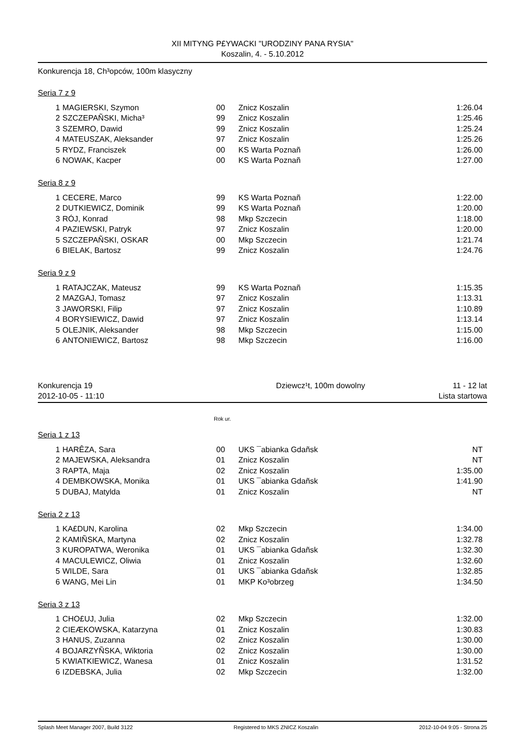XII MITYNG P£YWACKI "URODZINY PANA RYSIA"
Koszalin, 4. - 5.10.2012
Konkurencja 18, Ch³opców, 100m klasyczny
Seria 7 z 9
| 1 | MAGIERSKI, Szymon | 00 | Znicz Koszalin | 1:26.04 |
| 2 | SZCZEPAÑSKI, Micha³ | 99 | Znicz Koszalin | 1:25.46 |
| 3 | SZEMRO, Dawid | 99 | Znicz Koszalin | 1:25.24 |
| 4 | MATEUSZAK, Aleksander | 97 | Znicz Koszalin | 1:25.26 |
| 5 | RYDZ, Franciszek | 00 | KS Warta Poznañ | 1:26.00 |
| 6 | NOWAK, Kacper | 00 | KS Warta Poznañ | 1:27.00 |
Seria 8 z 9
| 1 | CECERE, Marco | 99 | KS Warta Poznañ | 1:22.00 |
| 2 | DUTKIEWICZ, Dominik | 99 | KS Warta Poznañ | 1:20.00 |
| 3 | RÓJ, Konrad | 98 | Mkp Szczecin | 1:18.00 |
| 4 | PAZIEWSKI, Patryk | 97 | Znicz Koszalin | 1:20.00 |
| 5 | SZCZEPAÑSKI, OSKAR | 00 | Mkp Szczecin | 1:21.74 |
| 6 | BIELAK, Bartosz | 99 | Znicz Koszalin | 1:24.76 |
Seria 9 z 9
| 1 | RATAJCZAK, Mateusz | 99 | KS Warta Poznañ | 1:15.35 |
| 2 | MAZGAJ, Tomasz | 97 | Znicz Koszalin | 1:13.31 |
| 3 | JAWORSKI, Filip | 97 | Znicz Koszalin | 1:10.89 |
| 4 | BORYSIEWICZ, Dawid | 97 | Znicz Koszalin | 1:13.14 |
| 5 | OLEJNIK, Aleksander | 98 | Mkp Szczecin | 1:15.00 |
| 6 | ANTONIEWICZ, Bartosz | 98 | Mkp Szczecin | 1:16.00 |
Konkurencja 19
2012-10-05 - 11:10
Dziewcz¹t, 100m dowolny 11 - 12 lat
Lista startowa
Rok ur.
Seria 1 z 13
| 1 | HARÊZA, Sara | 00 | UKS ¯abianka Gdañsk | NT |
| 2 | MAJEWSKA, Aleksandra | 01 | Znicz Koszalin | NT |
| 3 | RAPTA, Maja | 02 | Znicz Koszalin | 1:35.00 |
| 4 | DEMBKOWSKA, Monika | 01 | UKS ¯abianka Gdañsk | 1:41.90 |
| 5 | DUBAJ, Matylda | 01 | Znicz Koszalin | NT |
Seria 2 z 13
| 1 | KA£DUN, Karolina | 02 | Mkp Szczecin | 1:34.00 |
| 2 | KAMIÑSKA, Martyna | 02 | Znicz Koszalin | 1:32.78 |
| 3 | KUROPATWA, Weronika | 01 | UKS ¯abianka Gdañsk | 1:32.30 |
| 4 | MACULEWICZ, Oliwia | 01 | Znicz Koszalin | 1:32.60 |
| 5 | WILDE, Sara | 01 | UKS ¯abianka Gdañsk | 1:32.85 |
| 6 | WANG, Mei Lin | 01 | MKP Ko³obrzeg | 1:34.50 |
Seria 3 z 13
| 1 | CHO£UJ, Julia | 02 | Mkp Szczecin | 1:32.00 |
| 2 | CIEÆKOWSKA, Katarzyna | 01 | Znicz Koszalin | 1:30.83 |
| 3 | HANUS, Zuzanna | 02 | Znicz Koszalin | 1:30.00 |
| 4 | BOJARZYÑSKA, Wiktoria | 02 | Znicz Koszalin | 1:30.00 |
| 5 | KWIATKIEWICZ, Wanesa | 01 | Znicz Koszalin | 1:31.52 |
| 6 | IZDEBSKA, Julia | 02 | Mkp Szczecin | 1:32.00 |
Splash Meet Manager 2007, Build 3122 Registered to MKS ZNICZ Koszalin 2012-10-04 9:05 - Strona 25